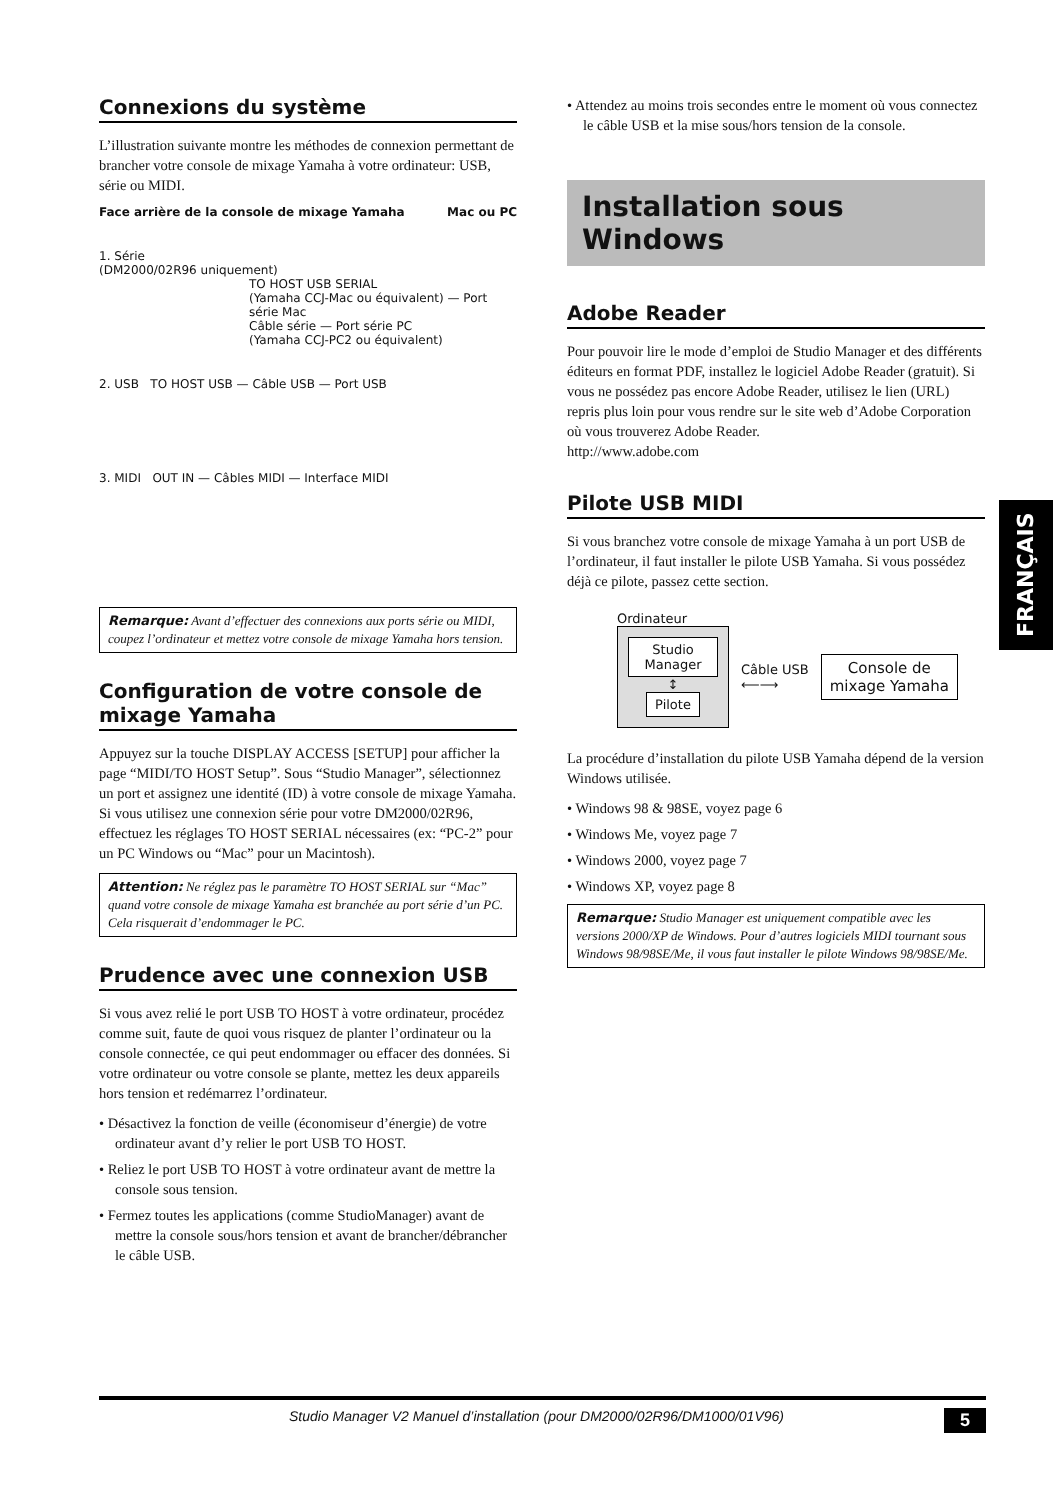Connexions du système
L’illustration suivante montre les méthodes de connexion permettant de brancher votre console de mixage Yamaha à votre ordinateur: USB, série ou MIDI.
Face arrière de la console de mixage Yamaha Mac ou PC
1. Série
(DM2000/02R96 uniquement)
TO HOST USB SERIAL
(Yamaha CCJ-Mac ou équivalent) — Port série Mac
Câble série — Port série PC
(Yamaha CCJ-PC2 ou équivalent)
2. USB TO HOST USB — Câble USB — Port USB
3. MIDI OUT IN — Câbles MIDI — Interface MIDI
Remarque: Avant d’effectuer des connexions aux ports série ou MIDI, coupez l’ordinateur et mettez votre console de mixage Yamaha hors tension.
Configuration de votre console de mixage Yamaha
Appuyez sur la touche DISPLAY ACCESS [SETUP] pour afficher la page “MIDI/TO HOST Setup”. Sous “Studio Manager”, sélectionnez un port et assignez une identité (ID) à votre console de mixage Yamaha. Si vous utilisez une connexion série pour votre DM2000/02R96, effectuez les réglages TO HOST SERIAL nécessaires (ex: “PC-2” pour un PC Windows ou “Mac” pour un Macintosh).
Attention: Ne réglez pas le paramètre TO HOST SERIAL sur “Mac” quand votre console de mixage Yamaha est branchée au port série d’un PC. Cela risquerait d’endommager le PC.
Prudence avec une connexion USB
Si vous avez relié le port USB TO HOST à votre ordinateur, procédez comme suit, faute de quoi vous risquez de planter l’ordinateur ou la console connectée, ce qui peut endommager ou effacer des données. Si votre ordinateur ou votre console se plante, mettez les deux appareils hors tension et redémarrez l’ordinateur.
• Désactivez la fonction de veille (économiseur d’énergie) de votre ordinateur avant d’y relier le port USB TO HOST.
• Reliez le port USB TO HOST à votre ordinateur avant de mettre la console sous tension.
• Fermez toutes les applications (comme StudioManager) avant de mettre la console sous/hors tension et avant de brancher/débrancher le câble USB.
• Attendez au moins trois secondes entre le moment où vous connectez le câble USB et la mise sous/hors tension de la console.
Installation sous Windows
Adobe Reader
Pour pouvoir lire le mode d’emploi de Studio Manager et des différents éditeurs en format PDF, installez le logiciel Adobe Reader (gratuit). Si vous ne possédez pas encore Adobe Reader, utilisez le lien (URL) repris plus loin pour vous rendre sur le site web d’Adobe Corporation où vous trouverez Adobe Reader.
http://www.adobe.com
Pilote USB MIDI
Si vous branchez votre console de mixage Yamaha à un port USB de l’ordinateur, il faut installer le pilote USB Yamaha. Si vous possédez déjà ce pilote, passez cette section.
Ordinateur
Studio Manager
↕
Pilote
Câble USB
⟵⟶
Console de
mixage Yamaha
La procédure d’installation du pilote USB Yamaha dépend de la version Windows utilisée.
• Windows 98 & 98SE, voyez page 6
• Windows Me, voyez page 7
• Windows 2000, voyez page 7
• Windows XP, voyez page 8
Remarque: Studio Manager est uniquement compatible avec les versions 2000/XP de Windows. Pour d’autres logiciels MIDI tournant sous Windows 98/98SE/Me, il vous faut installer le pilote Windows 98/98SE/Me.
FRANÇAIS
Studio Manager V2 Manuel d’installation (pour DM2000/02R96/DM1000/01V96) 5